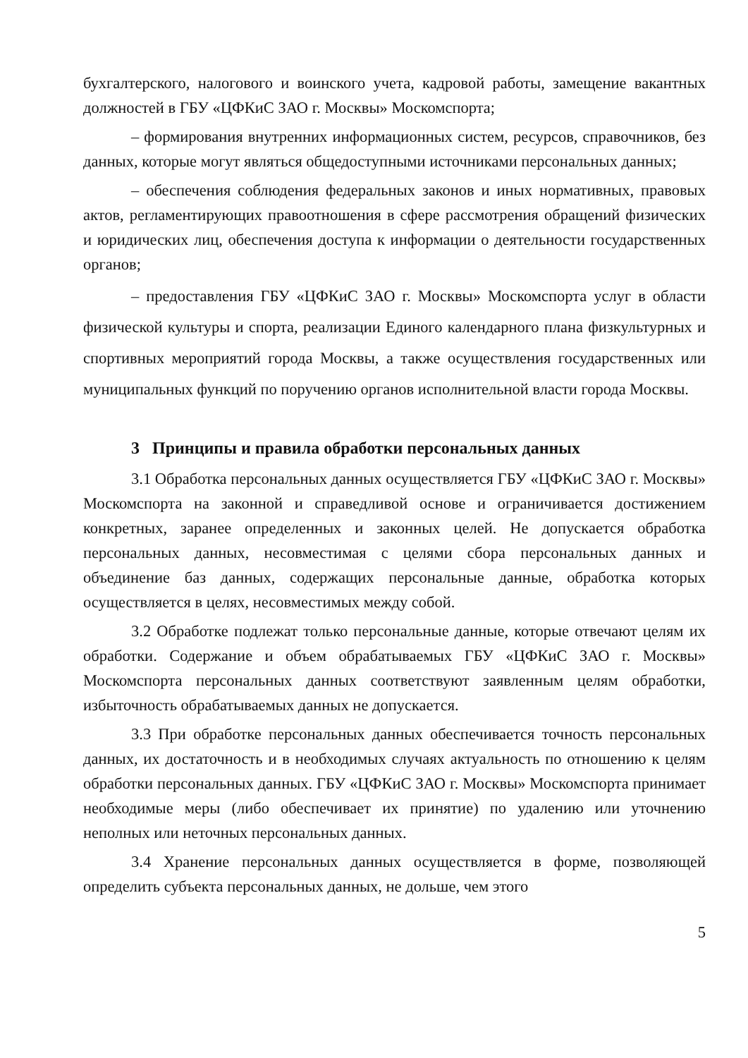бухгалтерского, налогового и воинского учета, кадровой работы, замещение вакантных должностей в ГБУ «ЦФКиС ЗАО г. Москвы» Москомспорта;
– формирования внутренних информационных систем, ресурсов, справочников, без данных, которые могут являться общедоступными источниками персональных данных;
– обеспечения соблюдения федеральных законов и иных нормативных, правовых актов, регламентирующих правоотношения в сфере рассмотрения обращений физических и юридических лиц, обеспечения доступа к информации о деятельности государственных органов;
– предоставления ГБУ «ЦФКиС ЗАО г. Москвы» Москомспорта услуг в области физической культуры и спорта, реализации Единого календарного плана физкультурных и спортивных мероприятий города Москвы, а также осуществления государственных или муниципальных функций по поручению органов исполнительной власти города Москвы.
3 Принципы и правила обработки персональных данных
3.1 Обработка персональных данных осуществляется ГБУ «ЦФКиС ЗАО г. Москвы» Москомспорта на законной и справедливой основе и ограничивается достижением конкретных, заранее определенных и законных целей. Не допускается обработка персональных данных, несовместимая с целями сбора персональных данных и объединение баз данных, содержащих персональные данные, обработка которых осуществляется в целях, несовместимых между собой.
3.2 Обработке подлежат только персональные данные, которые отвечают целям их обработки. Содержание и объем обрабатываемых ГБУ «ЦФКиС ЗАО г. Москвы» Москомспорта персональных данных соответствуют заявленным целям обработки, избыточность обрабатываемых данных не допускается.
3.3 При обработке персональных данных обеспечивается точность персональных данных, их достаточность и в необходимых случаях актуальность по отношению к целям обработки персональных данных. ГБУ «ЦФКиС ЗАО г. Москвы» Москомспорта принимает необходимые меры (либо обеспечивает их принятие) по удалению или уточнению неполных или неточных персональных данных.
3.4 Хранение персональных данных осуществляется в форме, позволяющей определить субъекта персональных данных, не дольше, чем этого
5